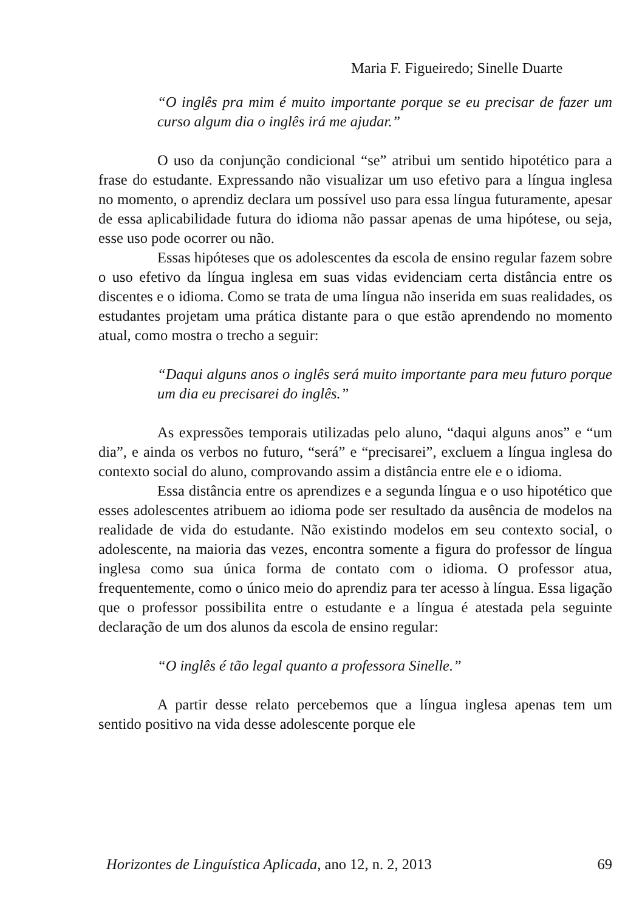Maria F. Figueiredo; Sinelle Duarte
“O inglês pra mim é muito importante porque se eu precisar de fazer um curso algum dia o inglês irá me ajudar.”
O uso da conjunção condicional “se” atribui um sentido hipotético para a frase do estudante. Expressando não visualizar um uso efetivo para a língua inglesa no momento, o aprendiz declara um possível uso para essa língua futuramente, apesar de essa aplicabilidade futura do idioma não passar apenas de uma hipótese, ou seja, esse uso pode ocorrer ou não.
Essas hipóteses que os adolescentes da escola de ensino regular fazem sobre o uso efetivo da língua inglesa em suas vidas evidenciam certa distância entre os discentes e o idioma. Como se trata de uma língua não inserida em suas realidades, os estudantes projetam uma prática distante para o que estão aprendendo no momento atual, como mostra o trecho a seguir:
“Daqui alguns anos o inglês será muito importante para meu futuro porque um dia eu precisarei do inglês.”
As expressões temporais utilizadas pelo aluno, “daqui alguns anos” e “um dia”, e ainda os verbos no futuro, “será” e “precisarei”, excluem a língua inglesa do contexto social do aluno, comprovando assim a distância entre ele e o idioma.
Essa distância entre os aprendizes e a segunda língua e o uso hipotético que esses adolescentes atribuem ao idioma pode ser resultado da ausência de modelos na realidade de vida do estudante. Não existindo modelos em seu contexto social, o adolescente, na maioria das vezes, encontra somente a figura do professor de língua inglesa como sua única forma de contato com o idioma. O professor atua, frequentemente, como o único meio do aprendiz para ter acesso à língua. Essa ligação que o professor possibilita entre o estudante e a língua é atestada pela seguinte declaração de um dos alunos da escola de ensino regular:
“O inglês é tão legal quanto a professora Sinelle.”
A partir desse relato percebemos que a língua inglesa apenas tem um sentido positivo na vida desse adolescente porque ele
Horizontes de Linguística Aplicada, ano 12, n. 2, 2013 69